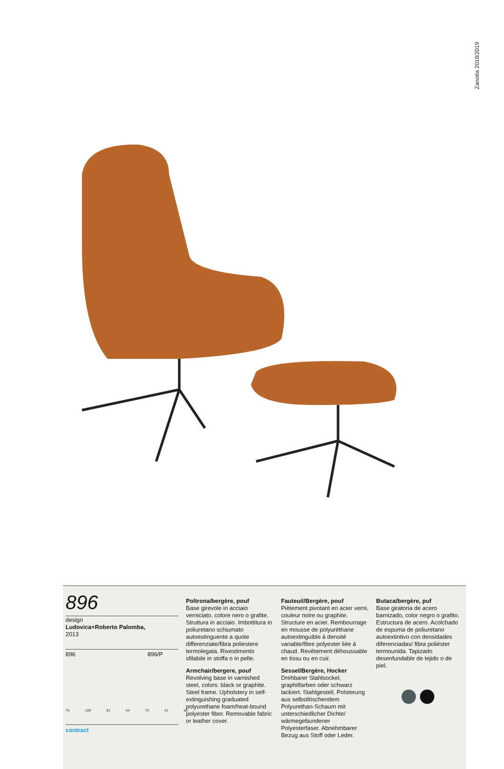Zanotta 2018/2019
896
design
Ludovica+Roberto Palomba,
2013
896 896/P
75 109 91 44 70 41 60
contract
Poltrona/bergère, pouf
Base girevole in acciaio verniciato, colore nero o grafite. Struttura in acciaio. Imbottitura in poliuretano schiumato autoestinguente a quote differenziate/fibra poliestere termolegata. Rivestimento sfilabile in stoffa o in pelle.
Armchair/bergere, pouf
Revolving base in varnished steel, colors: black or graphite. Steel frame. Upholstery in self-extinguishing graduated polyurethane foam/heat-bound polyester fiber. Removable fabric or leather cover.
Fauteuil/Bergère, pouf
Piètement pivotant en acier verni, couleur noire ou graphite. Structure en acier. Rembourrage en mousse de polyuréthane autoextinguible à densité variable/fibre polyester liée à chaud. Revêtement déhoussable en tissu ou en cuir.
Sessel/Bergère, Hocker
Drehbarer Stahlsockel, graphitfarben oder schwarz lackiert. Stahlgestell. Polsterung aus selbstlöschendem Polyurethan-Schaum mit unterschiedlicher Dichte/ wärmegebundener Polyesterfaser. Abnehmbarer Bezug aus Stoff oder Leder.
Butaca/bergère, puf
Base giratoria de acero barnizado, color negro o grafito. Estructura de acero. Acolchado de espuma de poliuretano autoextintivo con densidades diferenciadas/ fibra poliéster termounida. Tapizado desenfundable de tejido o de piel.